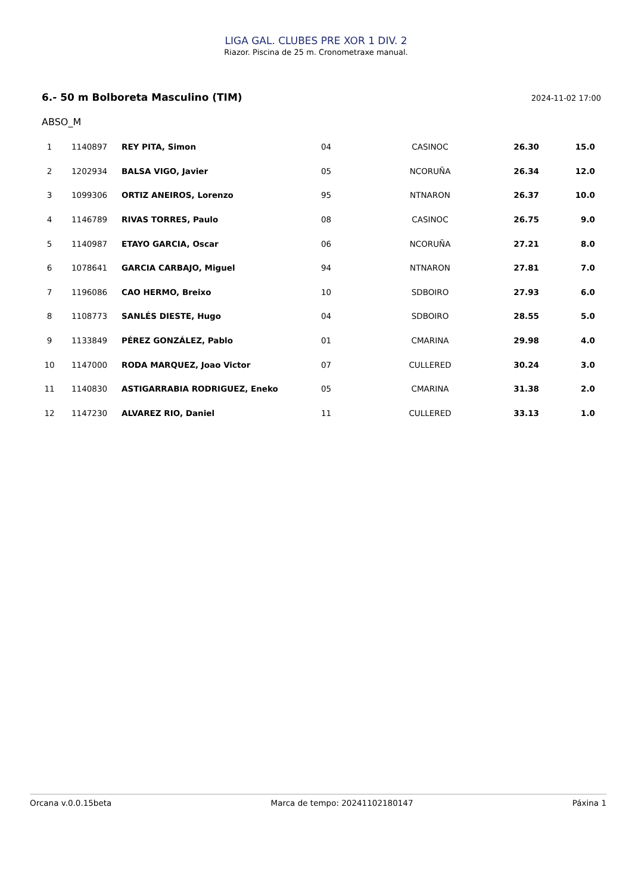LIGA GAL. CLUBES PRE XOR 1 DIV. 2
Riazor. Piscina de 25 m. Cronometraxe manual.
6.- 50 m Bolboreta Masculino (TIM) 2024-11-02 17:00
ABSO_M
| 1 | 1140897 | REY PITA, Simon | 04 | CASINOC | 26.30 | 15.0 |
| 2 | 1202934 | BALSA VIGO, Javier | 05 | NCORUÑA | 26.34 | 12.0 |
| 3 | 1099306 | ORTIZ ANEIROS, Lorenzo | 95 | NTNARON | 26.37 | 10.0 |
| 4 | 1146789 | RIVAS TORRES, Paulo | 08 | CASINOC | 26.75 | 9.0 |
| 5 | 1140987 | ETAYO GARCIA, Oscar | 06 | NCORUÑA | 27.21 | 8.0 |
| 6 | 1078641 | GARCIA CARBAJO, Miguel | 94 | NTNARON | 27.81 | 7.0 |
| 7 | 1196086 | CAO HERMO, Breixo | 10 | SDBOIRO | 27.93 | 6.0 |
| 8 | 1108773 | SANLÉS DIESTE, Hugo | 04 | SDBOIRO | 28.55 | 5.0 |
| 9 | 1133849 | PÉREZ GONZÁLEZ, Pablo | 01 | CMARINA | 29.98 | 4.0 |
| 10 | 1147000 | RODA MARQUEZ, Joao Victor | 07 | CULLERED | 30.24 | 3.0 |
| 11 | 1140830 | ASTIGARRABIA RODRIGUEZ, Eneko | 05 | CMARINA | 31.38 | 2.0 |
| 12 | 1147230 | ALVAREZ RIO, Daniel | 11 | CULLERED | 33.13 | 1.0 |
Orcana v.0.0.15beta Marca de tempo: 20241102180147 Páxina 1